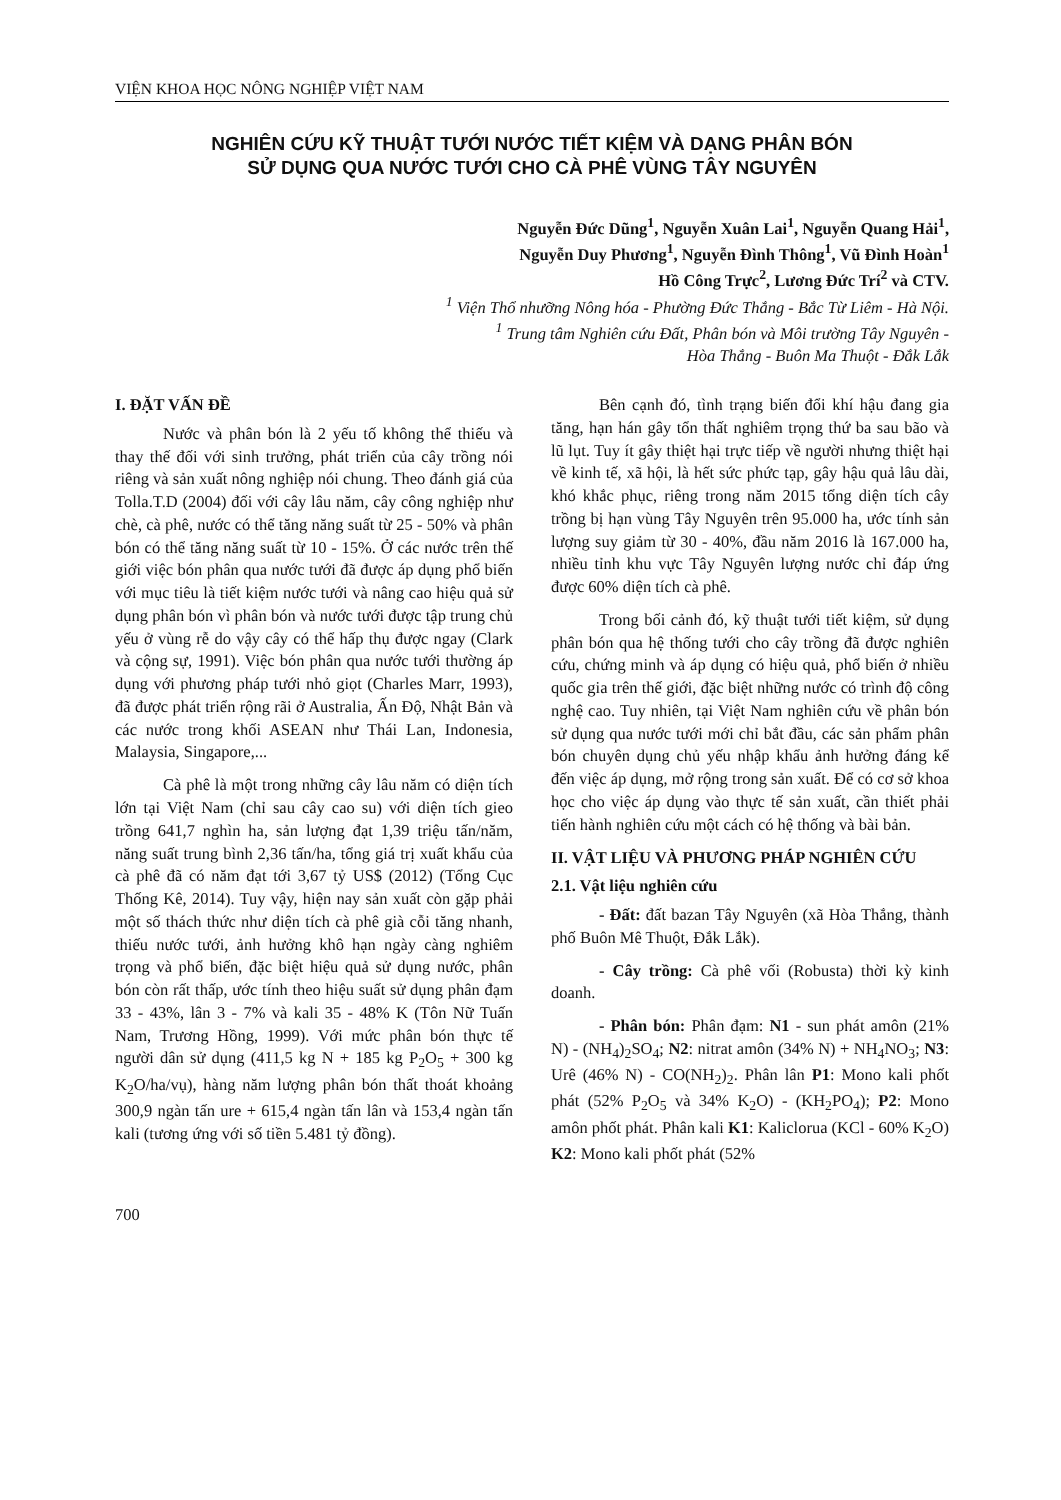VIỆN KHOA HỌC NÔNG NGHIỆP VIỆT NAM
NGHIÊN CỨU KỸ THUẬT TƯỚI NƯỚC TIẾT KIỆM VÀ DẠNG PHÂN BÓN
SỬ DỤNG QUA NƯỚC TƯỚI CHO CÀ PHÊ VÙNG TÂY NGUYÊN
Nguyễn Đức Dũng<sup>1</sup>, Nguyễn Xuân Lai<sup>1</sup>, Nguyễn Quang Hải<sup>1</sup>,
Nguyễn Duy Phương<sup>1</sup>, Nguyễn Đình Thông<sup>1</sup>, Vũ Đình Hoàn<sup>1</sup>
Hồ Công Trực<sup>2</sup>, Lương Đức Trí<sup>2</sup> và CTV.
<sup>1</sup> Viện Thổ nhưỡng Nông hóa - Phường Đức Thắng - Bắc Từ Liêm - Hà Nội.
<sup>1</sup> Trung tâm Nghiên cứu Đất, Phân bón và Môi trường Tây Nguyên -
Hòa Thắng - Buôn Ma Thuột - Đắk Lắk
I. ĐẶT VẤN ĐỀ
Nước và phân bón là 2 yếu tố không thể thiếu và thay thế đối với sinh trưởng, phát triển của cây trồng nói riêng và sản xuất nông nghiệp nói chung. Theo đánh giá của Tolla.T.D (2004) đối với cây lâu năm, cây công nghiệp như chè, cà phê, nước có thể tăng năng suất từ 25 - 50% và phân bón có thể tăng năng suất từ 10 - 15%. Ở các nước trên thế giới việc bón phân qua nước tưới đã được áp dụng phổ biến với mục tiêu là tiết kiệm nước tưới và nâng cao hiệu quả sử dụng phân bón vì phân bón và nước tưới được tập trung chủ yếu ở vùng rễ do vậy cây có thể hấp thụ được ngay (Clark và cộng sự, 1991). Việc bón phân qua nước tưới thường áp dụng với phương pháp tưới nhỏ giọt (Charles Marr, 1993), đã được phát triển rộng rãi ở Australia, Ấn Độ, Nhật Bản và các nước trong khối ASEAN như Thái Lan, Indonesia, Malaysia, Singapore,...
Cà phê là một trong những cây lâu năm có diện tích lớn tại Việt Nam (chỉ sau cây cao su) với diện tích gieo trồng 641,7 nghìn ha, sản lượng đạt 1,39 triệu tấn/năm, năng suất trung bình 2,36 tấn/ha, tổng giá trị xuất khẩu của cà phê đã có năm đạt tới 3,67 tỷ US$ (2012) (Tổng Cục Thống Kê, 2014). Tuy vậy, hiện nay sản xuất còn gặp phải một số thách thức như diện tích cà phê già cỗi tăng nhanh, thiếu nước tưới, ảnh hưởng khô hạn ngày càng nghiêm trọng và phổ biến, đặc biệt hiệu quả sử dụng nước, phân bón còn rất thấp, ước tính theo hiệu suất sử dụng phân đạm 33 - 43%, lân 3 - 7% và kali 35 - 48% K (Tôn Nữ Tuấn Nam, Trương Hồng, 1999). Với mức phân bón thực tế người dân sử dụng (411,5 kg N + 185 kg P<sub>2</sub>O<sub>5</sub> + 300 kg K<sub>2</sub>O/ha/vụ), hàng năm lượng phân bón thất thoát khoảng 300,9 ngàn tấn ure + 615,4 ngàn tấn lân và 153,4 ngàn tấn kali (tương ứng với số tiền 5.481 tỷ đồng).
Bên cạnh đó, tình trạng biến đổi khí hậu đang gia tăng, hạn hán gây tổn thất nghiêm trọng thứ ba sau bão và lũ lụt. Tuy ít gây thiệt hại trực tiếp về người nhưng thiệt hại về kinh tế, xã hội, là hết sức phức tạp, gây hậu quả lâu dài, khó khắc phục, riêng trong năm 2015 tổng diện tích cây trồng bị hạn vùng Tây Nguyên trên 95.000 ha, ước tính sản lượng suy giảm từ 30 - 40%, đầu năm 2016 là 167.000 ha, nhiều tỉnh khu vực Tây Nguyên lượng nước chỉ đáp ứng được 60% diện tích cà phê.
Trong bối cảnh đó, kỹ thuật tưới tiết kiệm, sử dụng phân bón qua hệ thống tưới cho cây trồng đã được nghiên cứu, chứng minh và áp dụng có hiệu quả, phổ biến ở nhiều quốc gia trên thế giới, đặc biệt những nước có trình độ công nghệ cao. Tuy nhiên, tại Việt Nam nghiên cứu về phân bón sử dụng qua nước tưới mới chỉ bắt đầu, các sản phẩm phân bón chuyên dụng chủ yếu nhập khẩu ảnh hưởng đáng kể đến việc áp dụng, mở rộng trong sản xuất. Để có cơ sở khoa học cho việc áp dụng vào thực tế sản xuất, cần thiết phải tiến hành nghiên cứu một cách có hệ thống và bài bản.
II. VẬT LIỆU VÀ PHƯƠNG PHÁP NGHIÊN CỨU
2.1. Vật liệu nghiên cứu
- Đất: đất bazan Tây Nguyên (xã Hòa Thắng, thành phố Buôn Mê Thuột, Đắk Lắk).
- Cây trồng: Cà phê vối (Robusta) thời kỳ kinh doanh.
- Phân bón: Phân đạm: N1 - sun phát amôn (21% N) - (NH<sub>4</sub>)<sub>2</sub>SO<sub>4</sub>; N2: nitrat amôn (34% N) + NH<sub>4</sub>NO<sub>3</sub>; N3: Urê (46% N) - CO(NH<sub>2</sub>)<sub>2</sub>. Phân lân P1: Mono kali phốt phát (52% P<sub>2</sub>O<sub>5</sub> và 34% K<sub>2</sub>O) - (KH<sub>2</sub>PO<sub>4</sub>); P2: Mono amôn phốt phát. Phân kali K1: Kaliclorua (KCl - 60% K<sub>2</sub>O) K2: Mono kali phốt phát (52%
700